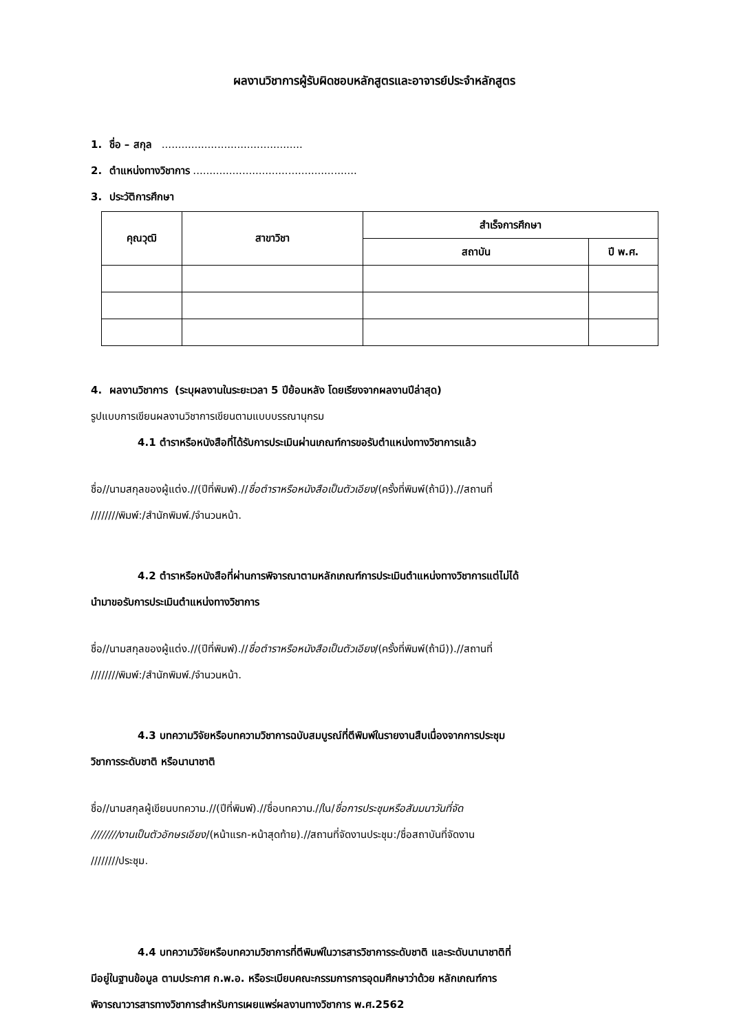ผลงานวิชาการผู้รับผิดชอบหลักสูตรและอาจารย์ประจำหลักสูตร
1. ชื่อ – สกุล ...........................................
2. ตำแหน่งทางวิชาการ ..................................................
3. ประวัติการศึกษา
| คุณวุฒิ | สาขาวิชา | สำเร็จการศึกษา | |
| --- | --- | --- | --- |
| | | สถาบัน | ปี พ.ศ. |
4. ผลงานวิชาการ (ระบุผลงานในระยะเวลา 5 ปีย้อนหลัง โดยเรียงจากผลงานปีล่าสุด)
รูปแบบการเขียนผลงานวิชาการเขียนตามแบบบรรณานุกรม
4.1 ตำราหรือหนังสือที่ได้รับการประเมินผ่านเกณฑ์การขอรับตำแหน่งทางวิชาการแล้ว
ชื่อ//นามสกุลของผู้แต่ง.//(ปีที่พิมพ์).//ชื่อตำราหรือหนังสือเป็นตัวเอียง/(ครั้งที่พิมพ์(ถ้ามี)).//สถานที่
////////พิมพ์:/สำนักพิมพ์./จำนวนหน้า.
4.2 ตำราหรือหนังสือที่ผ่านการพิจารณาตามหลักเกณฑ์การประเมินตำแหน่งทางวิชาการแต่ไม่ได้
นำมาขอรับการประเมินตำแหน่งทางวิชาการ
ชื่อ//นามสกุลของผู้แต่ง.//(ปีที่พิมพ์).//ชื่อตำราหรือหนังสือเป็นตัวเอียง/(ครั้งที่พิมพ์(ถ้ามี)).//สถานที่
////////พิมพ์:/สำนักพิมพ์./จำนวนหน้า.
4.3 บทความวิจัยหรือบทความวิชาการฉบับสมบูรณ์ที่ตีพิมพ์ในรายงานสืบเนื่องจากการประชุม
วิชาการระดับชาติ หรือนานาชาติ
ชื่อ//นามสกุลผู้เขียนบทความ.//(ปีที่พิมพ์).//ชื่อบทความ.//ใน/ชื่อการประชุมหรือสัมมนาวันที่จัด
////////งานเป็นตัวอักษรเอียง/(หน้าแรก-หน้าสุดท้าย).//สถานที่จัดงานประชุม:/ชื่อสถาบันที่จัดงาน
////////ประชุม.
4.4 บทความวิจัยหรือบทความวิชาการที่ตีพิมพ์ในวารสารวิชาการระดับชาติ และระดับนานาชาติที่
มีอยู่ในฐานข้อมูล ตามประกาศ ก.พ.อ. หรือระเบียบคณะกรรมการการอุดมศึกษาว่าด้วย หลักเกณฑ์การ
พิจารณาวารสารทางวิชาการสำหรับการเผยแพร่ผลงานทางวิชาการ พ.ศ.2562